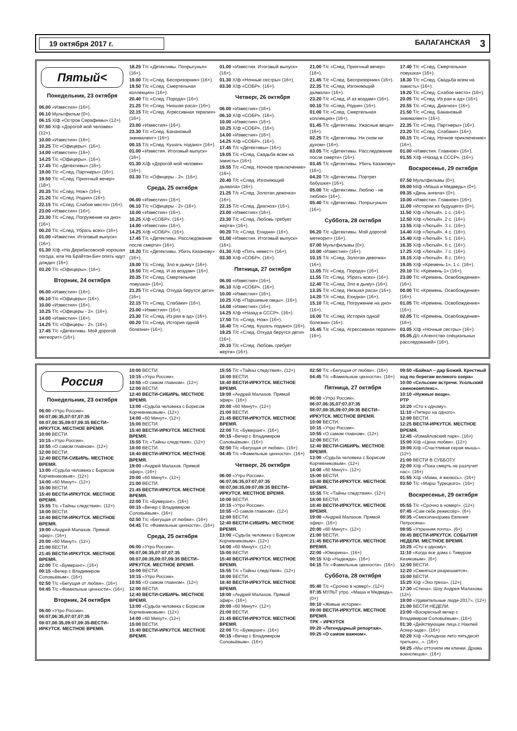19 октября 2017 г. БАЛАГАНСКАЯ 3
Пятый<
Понедельник, 23 октября
06.00 «Известия» (16+).
06.10 Мультфильм (0+).
06.15 Х/ф «Остров Серафимы» (12+).
07.50 Х/ф «Дорогой мой человек» (12+).
10.00 «Известия» (16+).
10.25 Т/с «Офицеры». (16+).
14.00 «Известия» (16+).
14.25 Т/с «Офицеры». (16+).
17.45 Т/с «Детективы» (16+).
19.00 Т/с «След. Партнеры» (16+).
19.50 Т/с «След. Приятный вечер» (18+).
20.35 Т/с «След. Нож» (16+).
21.20 Т/с «След. Родня» (16+).
22.15 Т/с «След. Слабое место» (16+).
23.00 «Известия» (16+).
23.30 Т/с «След. Погружение на дно» (16+).
00.20 Т/с «След. Убрать всех» (16+).
01.00 «Известия. Итоговый выпуск» (16+).
01.30 Х/ф «На Дерибасовской хорошая погода, или На Брайтон-Бич опять идут дожди» (16+).
03.20 Т/с «Офицеры». (16+).
Вторник, 24 октября
06.00 «Известия» (16+).
06.10 Т/с «Офицеры» (16+).
10.00 «Известия» (16+).
10.25 Т/с «Офицеры - 2». (16+).
14.00 «Известия» (16+).
14.25 Т/с «Офицеры - 2». (16+).
17.45 Т/с «Детективы. Мой дорогой метеорит» (16+).
18.25 Т/с «Детективы. Попрыгунья» (16+).
19.00 Т/с «След. Беспризорник» (16+).
19.50 Т/с «След. Смертельная коллекция» (16+).
20.40 Т/с «След. Порода» (16+).
21.25 Т/с «След. Низшая раса» (16+).
22.15 Т/с «След. Агрессивная терапия» (16+).
23.00 «Известия» (16+).
23.30 Т/с «След. Банановый эквивалент» (16+).
00.15 Т/с «След. Кушать подано» (16+).
01.00 «Известия. Итоговый выпуск» (16+).
01.30 Х/ф «Дорогой мой человек» (16+).
03.30 Т/с «Офицеры - 2». (16+).
Среда, 25 октября
06.00 «Известия» (16+).
06.10 Т/с «Офицеры - 2» (16+).
10.00 «Известия» (16+).
10.25 Х/ф «СОБР». (16+).
14.00 «Известия» (16+).
14.25 Х/ф «СОБР». (16+).
17.45 Т/с «Детективы. Расследование после смерти» (16+).
18.20 Т/с «Детективы. Убить Казанову» (16+).
19.00 Т/с «След. Зло в дыму» (16+).
19.50 Т/с «След. И аз воздам» (16+).
20.35 Т/с «След. Смертельная ловушка» (16+).
21.25 Т/с «След. Откуда берутся дети» (16+).
22.15 Т/с «След. Слабаки» (16+).
23.00 «Известия» (16+).
23.30 Т/с «След. Из рая в ад» (16+).
00.20 Т/с «След. История одной болезни» (16+).
01.00 «Известия. Итоговый выпуск» (16+).
01.30 Х/ф «Ночные сестры» (16+).
03.30 Х/ф «СОБР». (16+).
Четверг, 26 октября
06.00 «Известия» (16+).
06.10 Х/ф «СОБР». (16+).
10.00 «Известия» (16+).
10.25 Х/ф «СОБР». (16+).
14.00 «Известия» (16+).
14.25 Х/ф «СОБР». (16+).
17.45 Т/с «Детективы» (16+).
19.05 Т/с «След. Свадьба всем на зависть» (16+).
19.55 Т/с «След. Ночное приключение» (16+).
20.40 Т/с «След. Изгоняющий дьявола» (16+).
21.25 Т/с «След. Золотая девочка» (16+).
22.15 Т/с «След. Диагноз» (16+).
23.00 «Известия» (16+).
23.30 Т/с «След. Любовь требует жертв» (16+).
00.20 Т/с «След. Ехидна» (16+).
01.00 «Известия. Итоговый выпуск» (16+).
01.30 Х/ф «Пять невест» (16+).
03.30 Х/ф «СОБР». (16+).
Пятница, 27 октября
06.00 «Известия» (16+).
06.10 Х/ф «СОБР». (16+).
10.00 «Известия» (16+).
10.25 Х/ф «Паршивые овцы». (16+).
14.00 «Известия» (16+).
14.25 Х/ф «Назад в СССР». (16+).
17.50 Т/с «След. Нож» (16+).
18.40 Т/с «След. Кушать подано» (16+).
19.25 Т/с «След. Откуда берутся дети» (16+).
20.10 Т/с «След. Любовь требует жертв» (16+).
21.00 Т/с «След. Приятный вечер» (18+).
21.45 Т/с «След. Беспризорник» (16+).
22.35 Т/с «След. Изгоняющий дьявола» (16+).
23.20 Т/с «След. И аз воздам» (16+).
00.10 Т/с «След. Родня» (16+).
01.00 Т/с «След. Смертельная коллекция» (16+).
01.45 Т/с «Детективы. Ужасные вещи» (16+).
02.25 Т/с «Детективы. Ни сном ни духом» (16+).
03.05 Т/с «Детективы. Расследование после смерти» (16+).
03.45 Т/с «Детективы. Убить Казанову» (16+).
04.20 Т/с «Детективы. Портрет бабушки» (16+).
05.00 Т/с «Детективы. Люблю - не люблю» (16+).
05.40 Т/с «Детективы. Попрыгунья» (16+).
Суббота, 28 октября
06.20 Т/с «Детективы. Мой дорогой метеорит» (16+).
07.00 Мультфильмы (0+).
10.00 «Известия» (16+).
10.15 Т/с «След. Золотая девочка» (16+).
11.05 Т/с «След. Порода» (16+).
11.55 Т/с «След. Убрать всех» (16+).
12.40 Т/с «След. Зло в дыму» (16+).
13.35 Т/с «След. Низшая раса» (16+).
14.20 Т/с «След. Ехидна» (16+).
15.10 Т/с «След. Погружение на дно» (16+).
16.00 Т/с «След. История одной болезни» (16+).
16.45 Т/с «След. Агрессивная терапия» (16+).
17.40 Т/с «След. Смертельная ловушка» (16+).
18.30 Т/с «След. Свадьба всем на зависть» (16+).
19.20 Т/с «След. Слабое место» (16+).
20.05 Т/с «След. Из рая в ад» (16+).
20.55 Т/с «След. Диагноз» (16+).
21.50 Т/с «След. Банановый эквивалент» (16+).
22.35 Т/с «След. Партнеры» (16+).
23.20 Т/с «След. Слабаки» (16+).
00.15 Т/с «След. Ночное приключение» (16+).
01.00 «Известия. Главное» (16+).
01.55 Х/ф «Назад в СССР». (16+).
Воскресенье, 29 октября
07.50 Мультфильмы (0+).
09.00 М/ф «Маша и Медведь» (0+).
09.35 «День ангела» (0+).
10.00 «Известия. Главное» (16+).
11.00 «Истории из будущего» (0+).
11.50 Х/ф «Лютый». 1 с. (16+).
12.50 Х/ф «Лютый». 2 с. (16+).
13.55 Х/ф «Лютый». 3 с. (16+).
14.40 Х/ф «Лютый». 4 с. (16+).
15.40 Х/ф «Лютый». 5 с. (16+).
16.35 Х/ф «Лютый». 6 с. (16+).
17.25 Х/ф «Лютый». 7 с. (16+).
18.15 Х/ф «Лютый». 8 с. (16+).
19.05 Х/ф «Кремень-1». 1 с. (16+).
20.10 Т/с «Кремень-1» (16+).
23.00 Т/с «Кремень. Освобождение». (16+).
00.00 Т/с «Кремень. Освобождение» (16+).
01.05 Т/с «Кремень. Освобождение» (16+).
02.05 Т/с «Кремень. Освобождение» (16+).
03.05 Х/ф «Ночные сестры» (16+).
05.05 Д/с «Агентство специальных расследований» (16+).
Россия
Понедельник, 23 октября
06:00 «Утро России».
06:07,06:35,07:07,07:35 08:07,08:35,09:07,09:35 ВЕСТИ–ИРКУТСК. МЕСТНОЕ ВРЕМЯ.
10:00 ВЕСТИ.
10:15 «Утро России».
10:55 «О самом главном». (12+)
12:00 ВЕСТИ.
12:40 ВЕСТИ-СИБИРЬ. МЕСТНОЕ ВРЕМЯ.
13:00 «Судьба человека с Борисом Корчевниковым». (12+)
14:00 «60 Минут». (12+)
15:00 ВЕСТИ.
15:40 ВЕСТИ-ИРКУТСК. МЕСТНОЕ ВРЕМЯ.
15:55 Т/с «Тайны следствия». (12+)
18:00 ВЕСТИ.
18:40 ВЕСТИ-ИРКУТСК. МЕСТНОЕ ВРЕМЯ.
19:00 «Андрей Малахов. Прямой эфир». (16+)
20:00 «60 Минут». (12+)
21:00 ВЕСТИ.
21:45 ВЕСТИ-ИРКУТСК. МЕСТНОЕ ВРЕМЯ.
22:00 Т/с «Бумеранг». (16+)
00:15 «Вечер с Владимиром Соловьёвым». (16+)
02:50 Т/с «Бегущая от любви». (16+)
04:45 Т/с «Фамильные ценности». (16+)
Вторник, 24 октября
06:00 «Утро России».
06:07,06:35,07:07,07:35 08:07,08:35,09:07,09:35-ВЕСТИ–ИРКУТСК. МЕСТНОЕ ВРЕМЯ.
10:00 ВЕСТИ.
10:15 «Утро России».
10:55 «О самом главном». (12+)
12:00 ВЕСТИ.
12:40 ВЕСТИ-СИБИРЬ. МЕСТНОЕ ВРЕМЯ.
13:00 «Судьба человека с Борисом Корчевниковым». (12+)
14:00 «60 Минут». (12+)
15:00 ВЕСТИ.
15:40 ВЕСТИ-ИРКУТСК. МЕСТНОЕ ВРЕМЯ.
15:55 Т/с «Тайны следствия». (12+)
18:00 ВЕСТИ.
18:40 ВЕСТИ-ИРКУТСК. МЕСТНОЕ ВРЕМЯ.
19:00 «Андрей Малахов. Прямой эфир». (16+)
20:00 «60 Минут». (12+)
21:00 ВЕСТИ.
21:45 ВЕСТИ-ИРКУТСК. МЕСТНОЕ ВРЕМЯ.
22:00 Т/с «Бумеранг». (16+)
00:15 «Вечер с Владимиром Соловьёвым». (16+)
02:50 Т/с «Бегущая от любви». (16+)
04:45 Т/с «Фамильные ценности». (16+)
Среда, 25 октября
06:00 «Утро России».
06:07,06:35,07:07,07:35 08:07,08:35,09:07,09:35 ВЕСТИ–ИРКУТСК. МЕСТНОЕ ВРЕМЯ.
10:00 ВЕСТИ.
10:15 «Утро России».
10:55 «О самом главном». (12+)
12:00 ВЕСТИ.
12:40 ВЕСТИ-СИБИРЬ. МЕСТНОЕ ВРЕМЯ.
13:00 «Судьба человека с Борисом Корчевниковым». (12+)
14:00 «60 Минут». (12+)
15:00 ВЕСТИ.
15:40 ВЕСТИ-ИРКУТСК. МЕСТНОЕ ВРЕМЯ.
15:55 Т/с «Тайны следствия». (12+)
18:00 ВЕСТИ.
18:40 ВЕСТИ-ИРКУТСК. МЕСТНОЕ ВРЕМЯ.
19:00 «Андрей Малахов. Прямой эфир». (16+)
20:00 «60 Минут». (12+)
21:00 ВЕСТИ.
21:45 ВЕСТИ-ИРКУТСК. МЕСТНОЕ ВРЕМЯ.
22:00 Т/с «Бумеранг». (16+)
00:15 «Вечер с Владимиром Соловьёвым». (16+)
02:50 Т/с «Бегущая от любви». (16+)
04:45 Т/с «Фамильные ценности». (16+)
Четверг, 26 октября
06:00 «Утро России».
06:07,06:35,07:07,07:35 08:07,08:35,09:07,09:35 ВЕСТИ–ИРКУТСК. МЕСТНОЕ ВРЕМЯ.
10:00 ВЕСТИ.
10:15 «Утро России».
10:55 «О самом главном». (12+)
12:00 ВЕСТИ.
12:40 ВЕСТИ-СИБИРЬ. МЕСТНОЕ ВРЕМЯ.
13:00 «Судьба человека с Борисом Корчевниковым». (12+)
14:00 «60 Минут». (12+)
15:00 ВЕСТИ.
15:40 ВЕСТИ-ИРКУТСК. МЕСТНОЕ ВРЕМЯ.
15:55 Т/с «Тайны следствия». (12+)
18:00 ВЕСТИ.
18:40 ВЕСТИ-ИРКУТСК. МЕСТНОЕ ВРЕМЯ.
19:00 «Андрей Малахов. Прямой эфир». (16+)
20:00 «60 Минут». (12+)
21:00 ВЕСТИ.
21:45 ВЕСТИ-ИРКУТСК. МЕСТНОЕ ВРЕМЯ.
22:00 Т/с «Бумеранг». (16+)
00:15 «Вечер с Владимиром Соловьёвым». (16+)
02:50 Т/с «Бегущая от любви». (16+)
04:45 Т/с «Фамильные ценности». (16+)
Пятница, 27 октября
06:00 «Утро России».
06:07,06:35,07:07,07:35 08:07,08:35,09:07,09:35 ВЕСТИ–ИРКУТСК. МЕСТНОЕ ВРЕМЯ.
10:00 ВЕСТИ.
10:15 «Утро России».
10:55 «О самом главном». (12+)
12:00 ВЕСТИ.
12:40 ВЕСТИ-СИБИРЬ. МЕСТНОЕ ВРЕМЯ.
13:00 «Судьба человека с Борисом Корчевниковым». (12+)
14:00 «60 Минут». (12+)
15:00 ВЕСТИ.
15:40 ВЕСТИ-ИРКУТСК. МЕСТНОЕ ВРЕМЯ.
15:55 Т/с «Тайны следствия». (12+)
18:00 ВЕСТИ.
18:40 ВЕСТИ-ИРКУТСК. МЕСТНОЕ ВРЕМЯ.
19:00 «Андрей Малахов. Прямой эфир». (16+)
20:00 «60 Минут». (12+)
21:00 ВЕСТИ.
21:45 ВЕСТИ-ИРКУТСК. МЕСТНОЕ ВРЕМЯ.
22:00 «Юморина». (16+)
00:15 Х/ф «Надежда». (16+)
04:15 Т/с «Фамильные ценности». (16+)
Суббота, 28 октября
05:40 Т/с «Срочно в номер!». (12+)
07:35 МУЛЬТ утро. «Маша и Медведь». (0+)
08:10 «Живые истории».
09:00 ВЕСТИ-ИРКУТСК. МЕСТНОЕ ВРЕМЯ.
ТРК – ИРКУТСК
09:20 «Легендарный репортаж».
09:25 «О самом важном».
09:50 «Байкал – дар Божий. Крестный ход по берегам великого озера»
10:00 «Сельские встречи. Усольский свинокомплекс».
10:10 «Нужные вещи».
РТР
10:20 «Сто к одному».
11:10 «Пятеро на одного».
12:00 ВЕСТИ.
12:25 ВЕСТИ-ИРКУТСК. МЕСТНОЕ ВРЕМЯ.
12:45 «Измайловский парк». (16+)
15:00 Х/ф «Цена любви». (12+)
19:00 Х/ф «Счастливая серая мышь». (12+)
21:00 ВЕСТИ В СУББОТУ.
22:00 Х/ф «Пока смерть не разлучит нас». (16+)
01:55 Х/ф «Мама, я женюсь». (16+)
03:50 Т/с «Марш Турецкого». (16+)
Воскресенье, 29 октября
05:55 Т/с «Срочно в номер!». (12+)
07:45 «Сам себе режиссёр». (6+)
08:35 «Смехопанорама Евгения Петросяна».
09:05 «Утренняя почта». (6+)
09:45 ВЕСТИ-ИРКУТСК. СОБЫТИЯ НЕДЕЛИ. МЕСТНОЕ ВРЕМЯ.
10:25 «Сто к одному».
11:10 «Когда все дома с Тимуром Кизяковым». (6+)
12:00 ВЕСТИ.
12:20 «Смеяться разрешается».
15:00 ВЕСТИ.
15:20 Х/ф «Эхо греха». (12+)
17:30 «Стена». Шоу Андрея Малахова. (12+)
19:00 «Удивительные люди-2017». (12+)
21:00 ВЕСТИ НЕДЕЛИ.
23:00 «Воскресный вечер с Владимиром Соловьёвым». (16+)
01:30 «Действующие лица с Наилей Аскер-заде». (16+)
02:20 Х/ф «Холодное лето пятьдесят третьего...». (16+)
04:25 «Мы отточили им клинки. Драма военспецов». (16+)